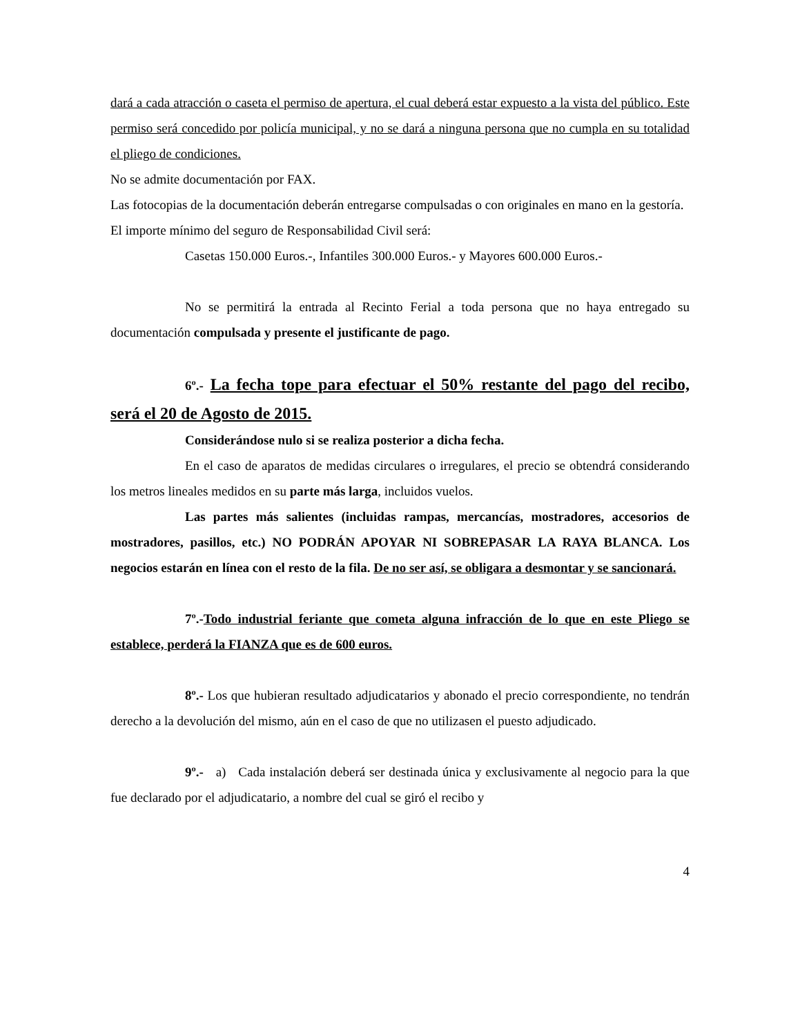dará a cada atracción o caseta el permiso de apertura, el cual deberá estar expuesto a la vista del público. Este permiso será concedido por policía municipal, y no se dará a ninguna persona que no cumpla en su totalidad el pliego de condiciones.
No se admite documentación por FAX.
Las fotocopias de la documentación deberán entregarse compulsadas o con originales en mano en la gestoría.
El importe mínimo del seguro de Responsabilidad Civil será:
Casetas 150.000 Euros.-, Infantiles 300.000 Euros.- y Mayores 600.000 Euros.-
No se permitirá la entrada al Recinto Ferial a toda persona que no haya entregado su documentación compulsada y presente el justificante de pago.
6º.- La fecha tope para efectuar el 50% restante del pago del recibo, será el 20 de Agosto de 2015.
Considerándose nulo si se realiza posterior a dicha fecha.
En el caso de aparatos de medidas circulares o irregulares, el precio se obtendrá considerando los metros lineales medidos en su parte más larga, incluidos vuelos.
Las partes más salientes (incluidas rampas, mercancías, mostradores, accesorios de mostradores, pasillos, etc.) NO PODRÁN APOYAR NI SOBREPASAR LA RAYA BLANCA. Los negocios estarán en línea con el resto de la fila. De no ser así, se obligara a desmontar y se sancionará.
7º.-Todo industrial feriante que cometa alguna infracción de lo que en este Pliego se establece, perderá la FIANZA que es de 600 euros.
8º.- Los que hubieran resultado adjudicatarios y abonado el precio correspondiente, no tendrán derecho a la devolución del mismo, aún en el caso de que no utilizasen el puesto adjudicado.
9º.- a) Cada instalación deberá ser destinada única y exclusivamente al negocio para la que fue declarado por el adjudicatario, a nombre del cual se giró el recibo y
4